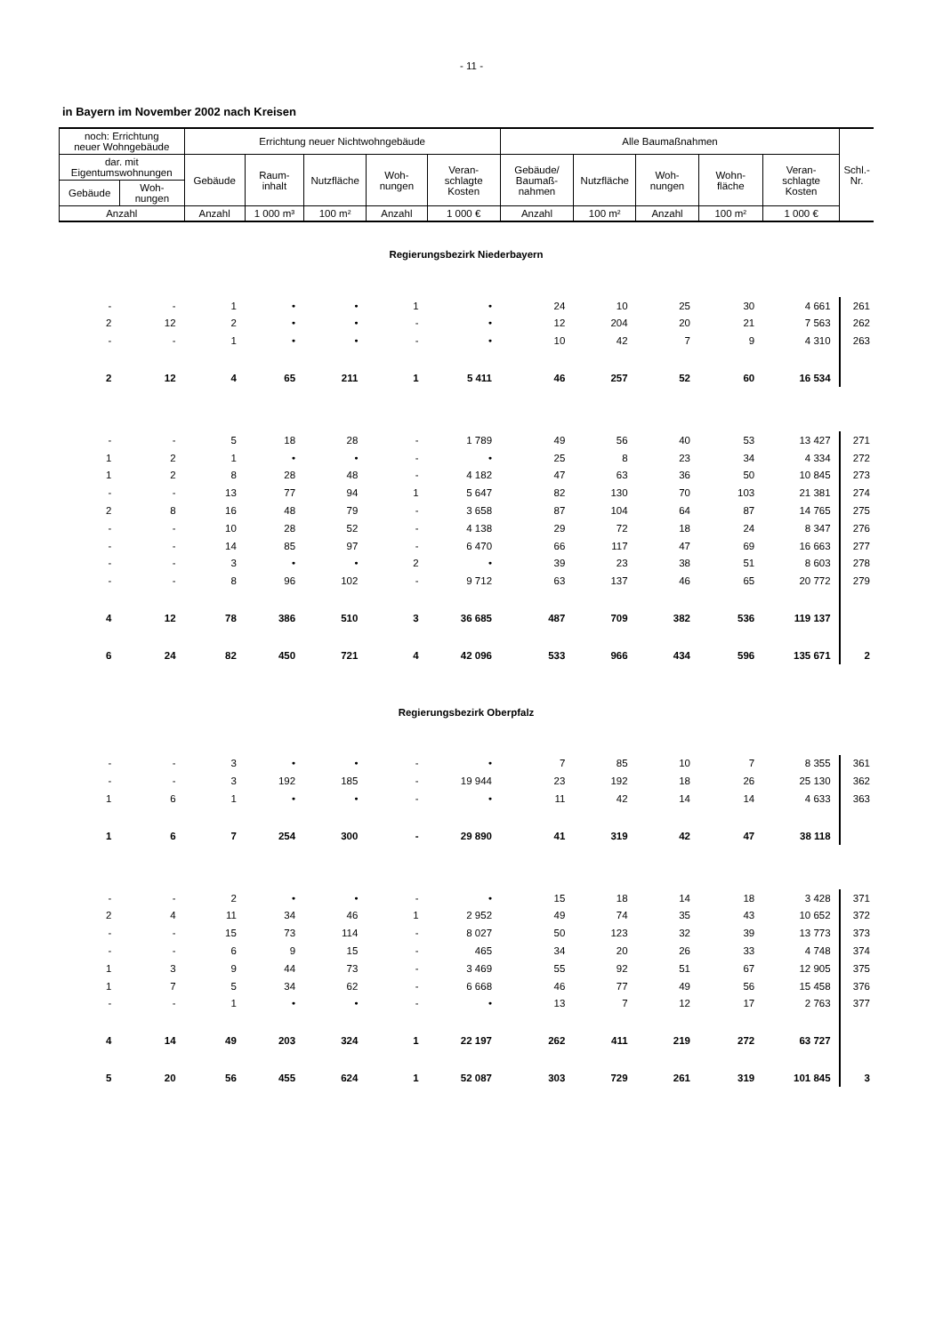- 11 -
in Bayern im November 2002 nach Kreisen
| noch: Errichtung neuer Wohngebäude | | Errichtung neuer Nichtwohngebäude | | | | | Alle Baumaßnahmen | | | | | Schl.- Nr. |
| dar. mit Eigentumswohnungen | | Gebäude | Raum- inhalt | Nutzfläche | Woh- nungen | Veran- schlagte Kosten | Gebäude/ Baumaß- nahmen | Nutzfläche | Woh- nungen | Wohn- fläche | Veran- schlagte Kosten | |
| Gebäude | Woh- nungen | | | | | | | | | | | |
| Anzahl | | Anzahl | 1 000 m³ | 100 m² | Anzahl | 1 000 € | Anzahl | 100 m² | Anzahl | 100 m² | 1 000 € | |
| Regierungsbezirk Niederbayern | | | | | | | | | | | | |
| - | - | 1 | • | • | 1 | • | 24 | 10 | 25 | 30 | 4 661 | 261 |
| 2 | 12 | 2 | • | • | - | • | 12 | 204 | 20 | 21 | 7 563 | 262 |
| - | - | 1 | • | • | - | • | 10 | 42 | 7 | 9 | 4 310 | 263 |
| 2 | 12 | 4 | 65 | 211 | 1 | 5 411 | 46 | 257 | 52 | 60 | 16 534 | |
| - | - | 5 | 18 | 28 | - | 1 789 | 49 | 56 | 40 | 53 | 13 427 | 271 |
| 1 | 2 | 1 | • | • | - | • | 25 | 8 | 23 | 34 | 4 334 | 272 |
| 1 | 2 | 8 | 28 | 48 | - | 4 182 | 47 | 63 | 36 | 50 | 10 845 | 273 |
| - | - | 13 | 77 | 94 | 1 | 5 647 | 82 | 130 | 70 | 103 | 21 381 | 274 |
| 2 | 8 | 16 | 48 | 79 | - | 3 658 | 87 | 104 | 64 | 87 | 14 765 | 275 |
| - | - | 10 | 28 | 52 | - | 4 138 | 29 | 72 | 18 | 24 | 8 347 | 276 |
| - | - | 14 | 85 | 97 | - | 6 470 | 66 | 117 | 47 | 69 | 16 663 | 277 |
| - | - | 3 | • | • | 2 | • | 39 | 23 | 38 | 51 | 8 603 | 278 |
| - | - | 8 | 96 | 102 | - | 9 712 | 63 | 137 | 46 | 65 | 20 772 | 279 |
| 4 | 12 | 78 | 386 | 510 | 3 | 36 685 | 487 | 709 | 382 | 536 | 119 137 | |
| 6 | 24 | 82 | 450 | 721 | 4 | 42 096 | 533 | 966 | 434 | 596 | 135 671 | 2 |
| Regierungsbezirk Oberpfalz | | | | | | | | | | | | |
| - | - | 3 | • | • | - | • | 7 | 85 | 10 | 7 | 8 355 | 361 |
| - | - | 3 | 192 | 185 | - | 19 944 | 23 | 192 | 18 | 26 | 25 130 | 362 |
| 1 | 6 | 1 | • | • | - | • | 11 | 42 | 14 | 14 | 4 633 | 363 |
| 1 | 6 | 7 | 254 | 300 | - | 29 890 | 41 | 319 | 42 | 47 | 38 118 | |
| - | - | 2 | • | • | - | • | 15 | 18 | 14 | 18 | 3 428 | 371 |
| 2 | 4 | 11 | 34 | 46 | 1 | 2 952 | 49 | 74 | 35 | 43 | 10 652 | 372 |
| - | - | 15 | 73 | 114 | - | 8 027 | 50 | 123 | 32 | 39 | 13 773 | 373 |
| - | - | 6 | 9 | 15 | - | 465 | 34 | 20 | 26 | 33 | 4 748 | 374 |
| 1 | 3 | 9 | 44 | 73 | - | 3 469 | 55 | 92 | 51 | 67 | 12 905 | 375 |
| 1 | 7 | 5 | 34 | 62 | - | 6 668 | 46 | 77 | 49 | 56 | 15 458 | 376 |
| - | - | 1 | • | • | - | • | 13 | 7 | 12 | 17 | 2 763 | 377 |
| 4 | 14 | 49 | 203 | 324 | 1 | 22 197 | 262 | 411 | 219 | 272 | 63 727 | |
| 5 | 20 | 56 | 455 | 624 | 1 | 52 087 | 303 | 729 | 261 | 319 | 101 845 | 3 |